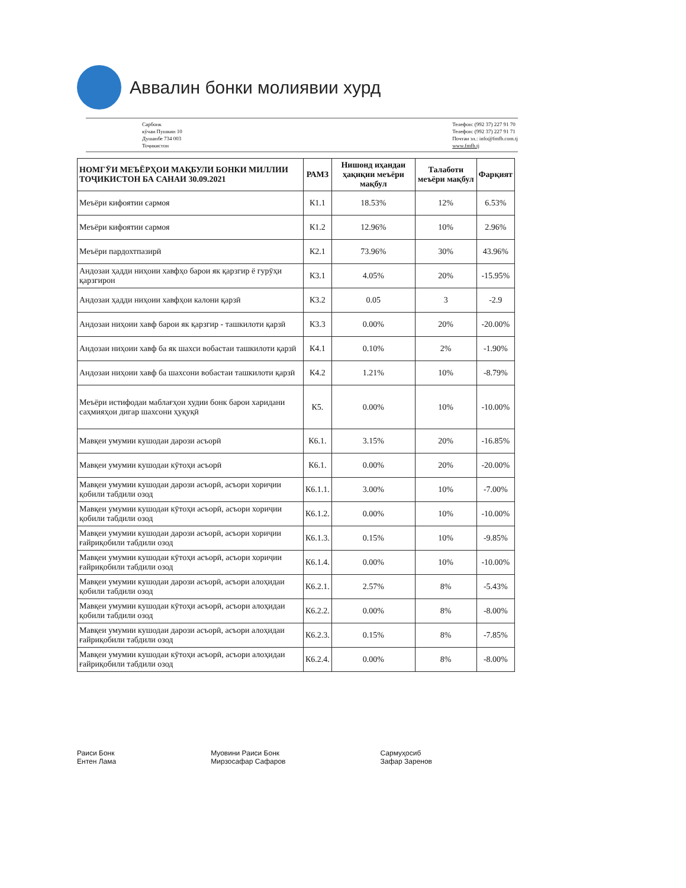Аввалин бонки молиявии хурд
Сарбонк
кӯчаи Пушкин 10
Душанбе 734 003
Тоҷикистон
Телефон: (992 37) 227 91 70
Телефон: (992 37) 227 91 71
Почтаи эл.: info@fmfb.com.tj
www.fmfb.tj
| НОМГӮИ МЕЪЁРҲОИ МАҚБУЛИ БОНКИ МИЛЛИИ ТОҶИКИСТОН БА САНАИ 30.09.2021 | РАМЗ | Нишонд иҳандаи ҳақиқии меъёри мақбул | Талаботи меъёри мақбул | Фарқият |
| --- | --- | --- | --- | --- |
| Меъёри кифоятии сармоя | К1.1 | 18.53% | 12% | 6.53% |
| Меъёри кифоятии сармоя | К1.2 | 12.96% | 10% | 2.96% |
| Меъёри пардохтпазирӣ | К2.1 | 73.96% | 30% | 43.96% |
| Андозаи ҳадди ниҳоии хавфҳо барои як қарзгир ё гурӯҳи қарзгирон | К3.1 | 4.05% | 20% | -15.95% |
| Андозаи ҳадди ниҳоии хавфҳои калони қарзӣ | К3.2 | 0.05 | 3 | -2.9 |
| Андозаи ниҳоии хавф барои як қарзгир - ташкилоти қарзӣ | К3.3 | 0.00% | 20% | -20.00% |
| Андозаи ниҳоии хавф ба як шахси вобастаи ташкилоти қарзӣ | К4.1 | 0.10% | 2% | -1.90% |
| Андозаи ниҳоии хавф ба шахсони вобастаи ташкилоти қарзӣ | К4.2 | 1.21% | 10% | -8.79% |
| Меъёри истифодаи маблағҳои худии бонк барои харидани саҳмияҳои дигар шахсони ҳуқуқӣ | К5. | 0.00% | 10% | -10.00% |
| Мавқеи умумии кушодаи дарози асъорӣ | К6.1. | 3.15% | 20% | -16.85% |
| Мавқеи умумии кушодаи кӯтоҳи асъорӣ | К6.1. | 0.00% | 20% | -20.00% |
| Мавқеи умумии кушодаи дарози асъорӣ, асъори хориҷии қобили табдили озод | К6.1.1. | 3.00% | 10% | -7.00% |
| Мавқеи умумии кушодаи кӯтоҳи асъорӣ, асъори хориҷии қобили табдили озод | К6.1.2. | 0.00% | 10% | -10.00% |
| Мавқеи умумии кушодаи дарози асъорӣ, асъори хориҷии ғайриқобили табдили озод | К6.1.3. | 0.15% | 10% | -9.85% |
| Мавқеи умумии кушодаи кӯтоҳи асъорӣ, асъори хориҷии ғайриқобили табдили озод | К6.1.4. | 0.00% | 10% | -10.00% |
| Мавқеи умумии кушодаи дарози асъорӣ, асъори алоҳидаи қобили табдили озод | К6.2.1. | 2.57% | 8% | -5.43% |
| Мавқеи умумии кушодаи кӯтоҳи асъорӣ, асъори алоҳидаи қобили табдили озод | К6.2.2. | 0.00% | 8% | -8.00% |
| Мавқеи умумии кушодаи дарози асъорӣ, асъори алоҳидаи ғайриқобили табдили озод | К6.2.3. | 0.15% | 8% | -7.85% |
| Мавқеи умумии кушодаи кӯтоҳи асъорӣ, асъори алоҳидаи ғайриқобили табдили озод | К6.2.4. | 0.00% | 8% | -8.00% |
Раиси Бонк
Ентен Лама
Муовини Раиси Бонк
Мирзосафар Сафаров
Сармуҳосиб
Зафар Заренов